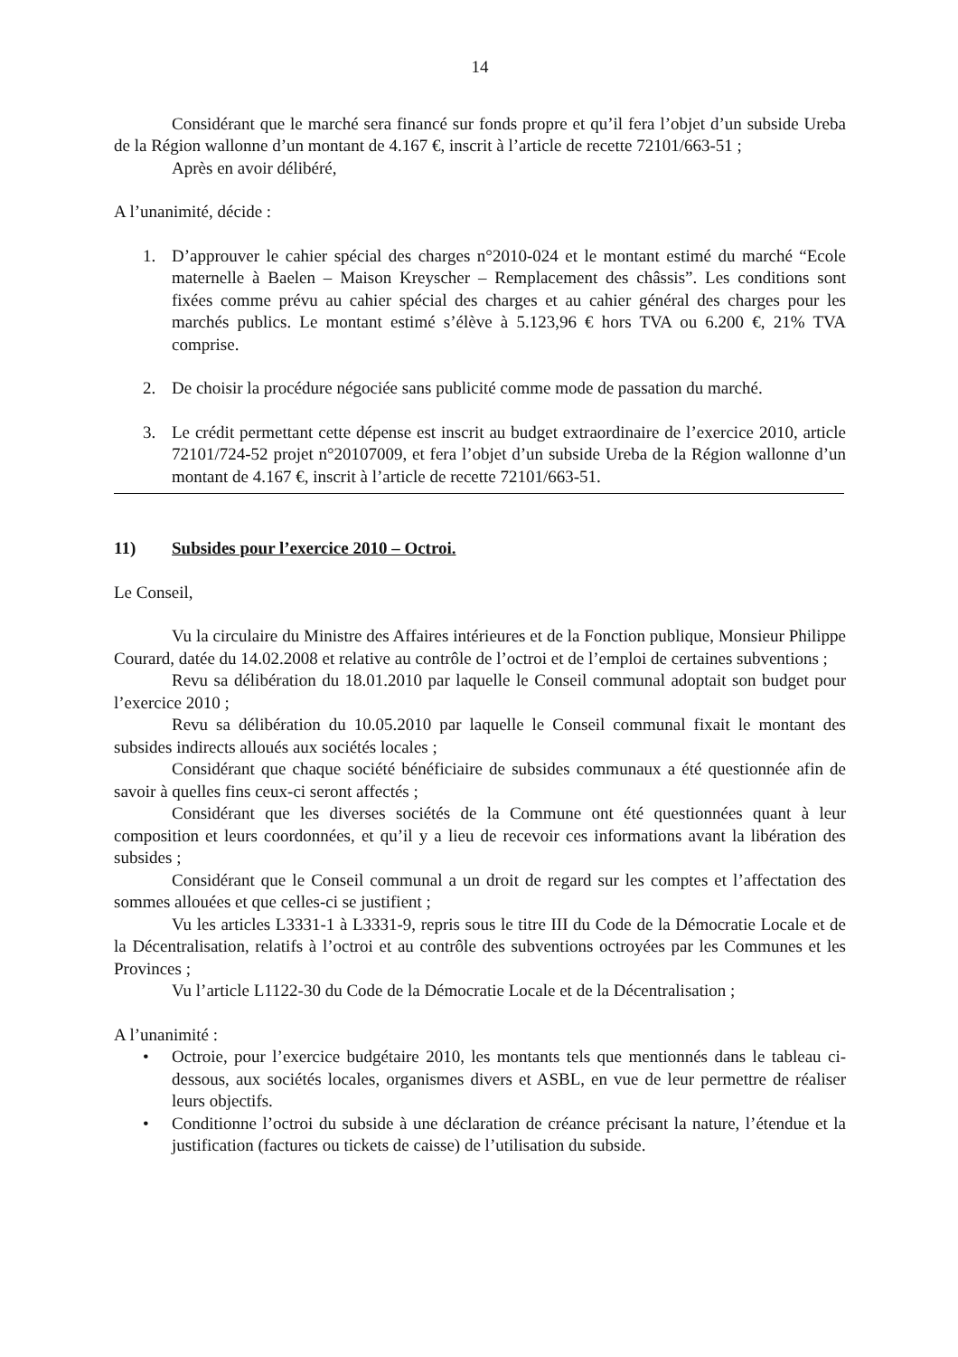14
Considérant que le marché sera financé sur fonds propre et qu’il fera l’objet d’un subside Ureba de la Région wallonne d’un montant de 4.167 €, inscrit à l’article de recette 72101/663-51 ;
Après en avoir délibéré,
A l’unanimité, décide :
1. D’approuver le cahier spécial des charges n°2010-024 et le montant estimé du marché “Ecole maternelle à Baelen – Maison Kreyscher – Remplacement des châssis”. Les conditions sont fixées comme prévu au cahier spécial des charges et au cahier général des charges pour les marchés publics. Le montant estimé s’élève à 5.123,96 € hors TVA ou 6.200 €, 21% TVA comprise.
2. De choisir la procédure négociée sans publicité comme mode de passation du marché.
3. Le crédit permettant cette dépense est inscrit au budget extraordinaire de l’exercice 2010, article 72101/724-52 projet n°20107009, et fera l’objet d’un subside Ureba de la Région wallonne d’un montant de 4.167 €, inscrit à l’article de recette 72101/663-51.
11) Subsides pour l’exercice 2010 – Octroi.
Le Conseil,
Vu la circulaire du Ministre des Affaires intérieures et de la Fonction publique, Monsieur Philippe Courard, datée du 14.02.2008 et relative au contrôle de l’octroi et de l’emploi de certaines subventions ;
Revu sa délibération du 18.01.2010 par laquelle le Conseil communal adoptait son budget pour l’exercice 2010 ;
Revu sa délibération du 10.05.2010 par laquelle le Conseil communal fixait le montant des subsides indirects alloués aux sociétés locales ;
Considérant que chaque société bénéficiaire de subsides communaux a été questionnée afin de savoir à quelles fins ceux-ci seront affectés ;
Considérant que les diverses sociétés de la Commune ont été questionnées quant à leur composition et leurs coordonnées, et qu’il y a lieu de recevoir ces informations avant la libération des subsides ;
Considérant que le Conseil communal a un droit de regard sur les comptes et l’affectation des sommes allouées et que celles-ci se justifient ;
Vu les articles L3331-1 à L3331-9, repris sous le titre III du Code de la Démocratie Locale et de la Décentralisation, relatifs à l’octroi et au contrôle des subventions octroyées par les Communes et les Provinces ;
Vu l’article L1122-30 du Code de la Démocratie Locale et de la Décentralisation ;
A l’unanimité :
• Octroie, pour l’exercice budgétaire 2010, les montants tels que mentionnés dans le tableau ci-dessous, aux sociétés locales, organismes divers et ASBL, en vue de leur permettre de réaliser leurs objectifs.
• Conditionne l’octroi du subside à une déclaration de créance précisant la nature, l’étendue et la justification (factures ou tickets de caisse) de l’utilisation du subside.